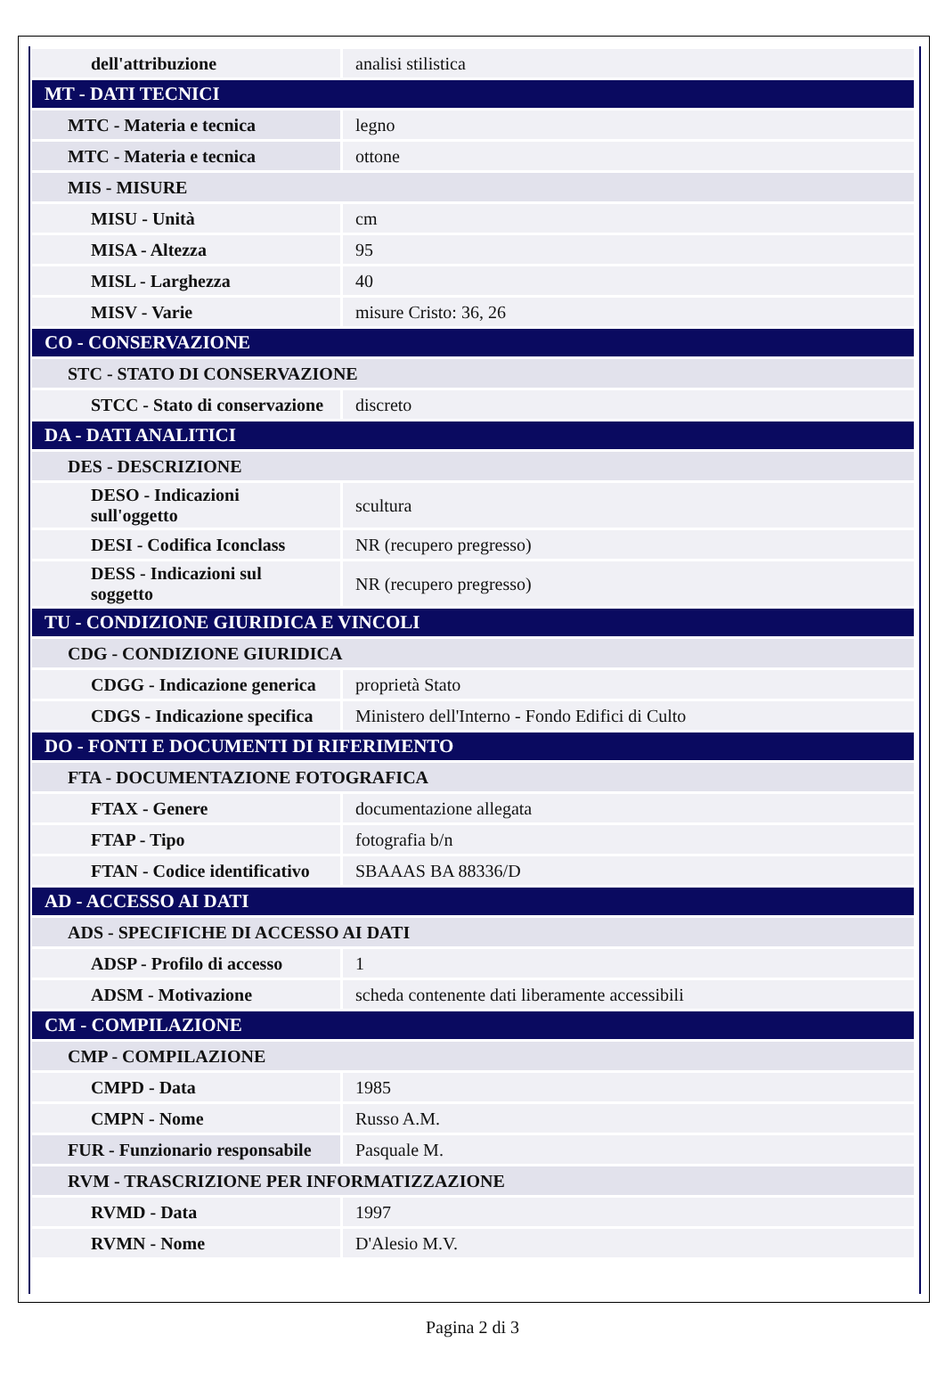| dell'attribuzione | analisi stilistica |
| MT - DATI TECNICI | |
| MTC - Materia e tecnica | legno |
| MTC - Materia e tecnica | ottone |
| MIS - MISURE | |
| MISU - Unità | cm |
| MISA - Altezza | 95 |
| MISL - Larghezza | 40 |
| MISV - Varie | misure Cristo: 36, 26 |
| CO - CONSERVAZIONE | |
| STC - STATO DI CONSERVAZIONE | |
| STCC - Stato di conservazione | discreto |
| DA - DATI ANALITICI | |
| DES - DESCRIZIONE | |
| DESO - Indicazioni sull'oggetto | scultura |
| DESI - Codifica Iconclass | NR (recupero pregresso) |
| DESS - Indicazioni sul soggetto | NR (recupero pregresso) |
| TU - CONDIZIONE GIURIDICA E VINCOLI | |
| CDG - CONDIZIONE GIURIDICA | |
| CDGG - Indicazione generica | proprietà Stato |
| CDGS - Indicazione specifica | Ministero dell'Interno - Fondo Edifici di Culto |
| DO - FONTI E DOCUMENTI DI RIFERIMENTO | |
| FTA - DOCUMENTAZIONE FOTOGRAFICA | |
| FTAX - Genere | documentazione allegata |
| FTAP - Tipo | fotografia b/n |
| FTAN - Codice identificativo | SBAAAS BA 88336/D |
| AD - ACCESSO AI DATI | |
| ADS - SPECIFICHE DI ACCESSO AI DATI | |
| ADSP - Profilo di accesso | 1 |
| ADSM - Motivazione | scheda contenente dati liberamente accessibili |
| CM - COMPILAZIONE | |
| CMP - COMPILAZIONE | |
| CMPD - Data | 1985 |
| CMPN - Nome | Russo A.M. |
| FUR - Funzionario responsabile | Pasquale M. |
| RVM - TRASCRIZIONE PER INFORMATIZZAZIONE | |
| RVMD - Data | 1997 |
| RVMN - Nome | D'Alesio M.V. |
Pagina 2 di 3